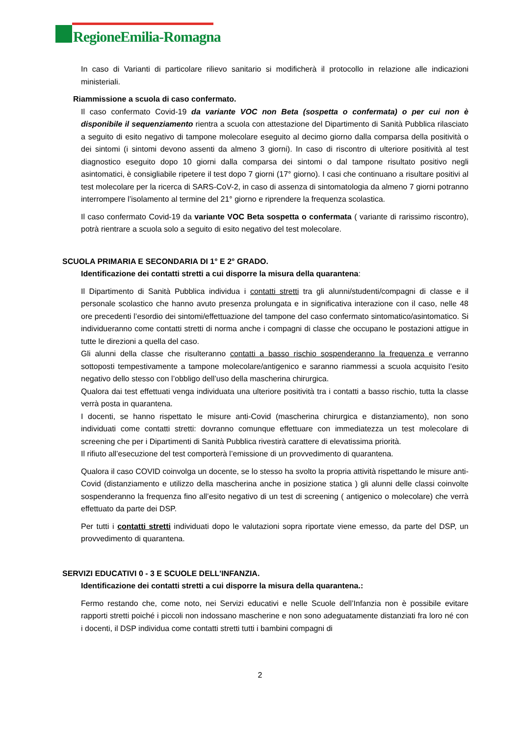RegioneEmilia-Romagna
In caso di Varianti di particolare rilievo sanitario si modificherà il protocollo in relazione alle indicazioni ministeriali.
Riammissione a scuola di caso confermato.
Il caso confermato Covid-19 da variante VOC non Beta (sospetta o confermata) o per cui non è disponibile il sequenziamento rientra a scuola con attestazione del Dipartimento di Sanità Pubblica rilasciato a seguito di esito negativo di tampone molecolare eseguito al decimo giorno dalla comparsa della positività o dei sintomi (i sintomi devono assenti da almeno 3 giorni). In caso di riscontro di ulteriore positività al test diagnostico eseguito dopo 10 giorni dalla comparsa dei sintomi o dal tampone risultato positivo negli asintomatici, è consigliabile ripetere il test dopo 7 giorni (17° giorno). I casi che continuano a risultare positivi al test molecolare per la ricerca di SARS-CoV-2, in caso di assenza di sintomatologia da almeno 7 giorni potranno interrompere l’isolamento al termine del 21° giorno e riprendere la frequenza scolastica.
Il caso confermato Covid-19 da variante VOC Beta sospetta o confermata ( variante di rarissimo riscontro), potrà rientrare a scuola solo a seguito di esito negativo del test molecolare.
SCUOLA PRIMARIA E SECONDARIA DI 1° E 2° GRADO.
Identificazione dei contatti stretti a cui disporre la misura della quarantena:
Il Dipartimento di Sanità Pubblica individua i contatti stretti tra gli alunni/studenti/compagni di classe e il personale scolastico che hanno avuto presenza prolungata e in significativa interazione con il caso, nelle 48 ore precedenti l’esordio dei sintomi/effettuazione del tampone del caso confermato sintomatico/asintomatico. Si individueranno come contatti stretti di norma anche i compagni di classe che occupano le postazioni attigue in tutte le direzioni a quella del caso.
Gli alunni della classe che risulteranno contatti a basso rischio sospenderanno la frequenza e verranno sottoposti tempestivamente a tampone molecolare/antigenico e saranno riammessi a scuola acquisito l’esito negativo dello stesso con l’obbligo dell’uso della mascherina chirurgica.
Qualora dai test effettuati venga individuata una ulteriore positività tra i contatti a basso rischio, tutta la classe verrà posta in quarantena.
I docenti, se hanno rispettato le misure anti-Covid (mascherina chirurgica e distanziamento), non sono individuati come contatti stretti: dovranno comunque effettuare con immediatezza un test molecolare di screening che per i Dipartimenti di Sanità Pubblica rivestirà carattere di elevatissima priorità.
Il rifiuto all’esecuzione del test comporterà l’emissione di un provvedimento di quarantena.
Qualora il caso COVID coinvolga un docente, se lo stesso ha svolto la propria attività rispettando le misure anti-Covid (distanziamento e utilizzo della mascherina anche in posizione statica ) gli alunni delle classi coinvolte sospenderanno la frequenza fino all’esito negativo di un test di screening ( antigenico o molecolare) che verrà effettuato da parte dei DSP.
Per tutti i contatti stretti individuati dopo le valutazioni sopra riportate viene emesso, da parte del DSP, un provvedimento di quarantena.
SERVIZI EDUCATIVI 0 - 3 E SCUOLE DELL'INFANZIA.
Identificazione dei contatti stretti a cui disporre la misura della quarantena.:
Fermo restando che, come noto, nei Servizi educativi e nelle Scuole dell’Infanzia non è possibile evitare rapporti stretti poiché i piccoli non indossano mascherine e non sono adeguatamente distanziati fra loro né con i docenti, il DSP individua come contatti stretti tutti i bambini compagni di
2